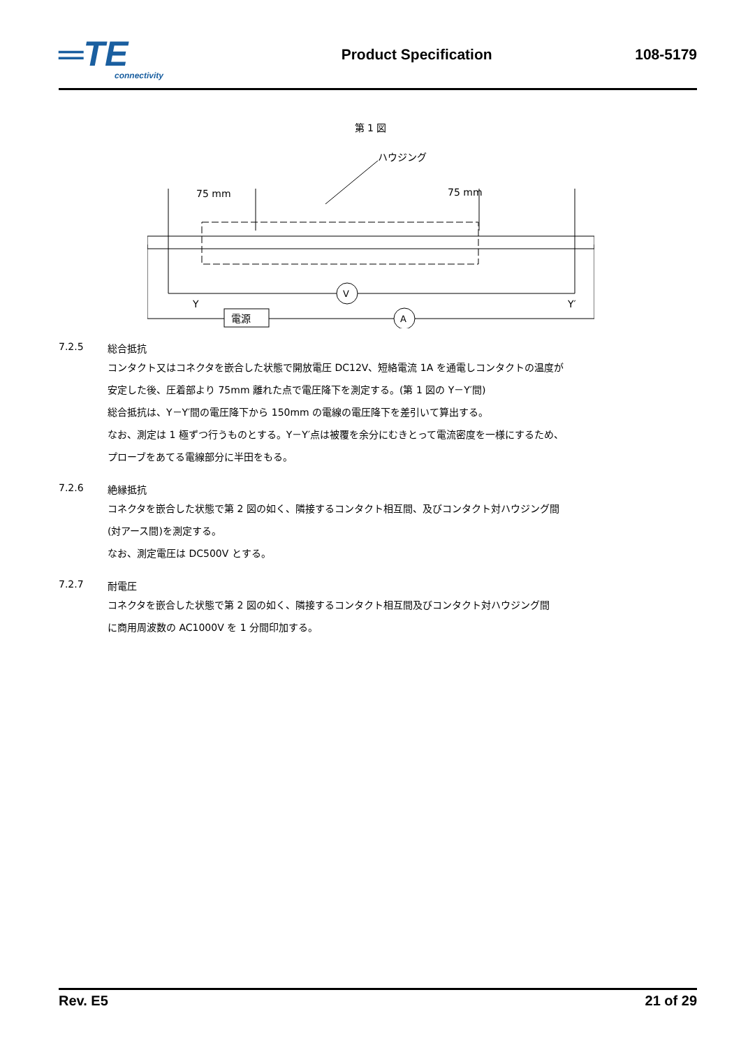═TE
connectivity
Product Specification 108-5179
第 1 図
ハウジング
75 mm
75 mm
V
A
電源
Y
Y′
7.2.5
総合抵抗
コンタクト又はコネクタを嵌合した状態で開放電圧 DC12V、短絡電流 1A を通電しコンタクトの温度が
安定した後、圧着部より 75mm 離れた点で電圧降下を測定する。(第 1 図の Y－Y′間)
総合抵抗は、Y－Y′間の電圧降下から 150mm の電線の電圧降下を差引いて算出する。
なお、測定は 1 極ずつ行うものとする。Y－Y′点は被覆を余分にむきとって電流密度を一様にするため、
プローブをあてる電線部分に半田をもる。
7.2.6
絶縁抵抗
コネクタを嵌合した状態で第 2 図の如く、隣接するコンタクト相互間、及びコンタクト対ハウジング間
(対アース間)を測定する。
なお、測定電圧は DC500V とする。
7.2.7
耐電圧
コネクタを嵌合した状態で第 2 図の如く、隣接するコンタクト相互間及びコンタクト対ハウジング間
に商用周波数の AC1000V を 1 分間印加する。
Rev. E5 21 of 29